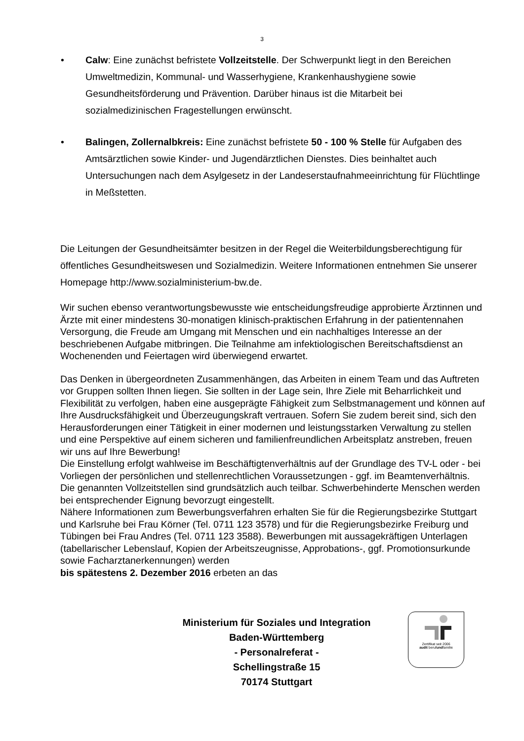3
• Calw: Eine zunächst befristete Vollzeitstelle. Der Schwerpunkt liegt in den Bereichen Umweltmedizin, Kommunal- und Wasserhygiene, Krankenhaushygiene sowie Gesundheitsförderung und Prävention. Darüber hinaus ist die Mitarbeit bei sozialmedizinischen Fragestellungen erwünscht.
• Balingen, Zollernalbkreis: Eine zunächst befristete 50 - 100 % Stelle für Aufgaben des Amtsärztlichen sowie Kinder- und Jugendärztlichen Dienstes. Dies beinhaltet auch Untersuchungen nach dem Asylgesetz in der Landeserstaufnahmeeinrichtung für Flüchtlinge in Meßstetten.
Die Leitungen der Gesundheitsämter besitzen in der Regel die Weiterbildungsberechtigung für öffentliches Gesundheitswesen und Sozialmedizin. Weitere Informationen entnehmen Sie unserer Homepage http://www.sozialministerium-bw.de.
Wir suchen ebenso verantwortungsbewusste wie entscheidungsfreudige approbierte Ärztinnen und Ärzte mit einer mindestens 30-monatigen klinisch-praktischen Erfahrung in der patientennahen Versorgung, die Freude am Umgang mit Menschen und ein nachhaltiges Interesse an der beschriebenen Aufgabe mitbringen. Die Teilnahme am infektiologischen Bereitschaftsdienst an Wochenenden und Feiertagen wird überwiegend erwartet.
Das Denken in übergeordneten Zusammenhängen, das Arbeiten in einem Team und das Auftreten vor Gruppen sollten Ihnen liegen. Sie sollten in der Lage sein, Ihre Ziele mit Beharrlichkeit und Flexibilität zu verfolgen, haben eine ausgeprägte Fähigkeit zum Selbstmanagement und können auf Ihre Ausdrucksfähigkeit und Überzeugungskraft vertrauen. Sofern Sie zudem bereit sind, sich den Herausforderungen einer Tätigkeit in einer modernen und leistungsstarken Verwaltung zu stellen und eine Perspektive auf einem sicheren und familienfreundlichen Arbeitsplatz anstreben, freuen wir uns auf Ihre Bewerbung!
Die Einstellung erfolgt wahlweise im Beschäftigtenverhältnis auf der Grundlage des TV-L oder - bei Vorliegen der persönlichen und stellenrechtlichen Voraussetzungen - ggf. im Beamtenverhältnis. Die genannten Vollzeitstellen sind grundsätzlich auch teilbar. Schwerbehinderte Menschen werden bei entsprechender Eignung bevorzugt eingestellt.
Nähere Informationen zum Bewerbungsverfahren erhalten Sie für die Regierungsbezirke Stuttgart und Karlsruhe bei Frau Körner (Tel. 0711 123 3578) und für die Regierungsbezirke Freiburg und Tübingen bei Frau Andres (Tel. 0711 123 3588). Bewerbungen mit aussagekräftigen Unterlagen (tabellarischer Lebenslauf, Kopien der Arbeitszeugnisse, Approbations-, ggf. Promotionsurkunde sowie Facharztanerkennungen) werden
bis spätestens 2. Dezember 2016 erbeten an das
Ministerium für Soziales und Integration
Baden-Württemberg
- Personalreferat -
Schellingstraße 15
70174 Stuttgart
Zertifikat seit 2006
audit berufundfamilie